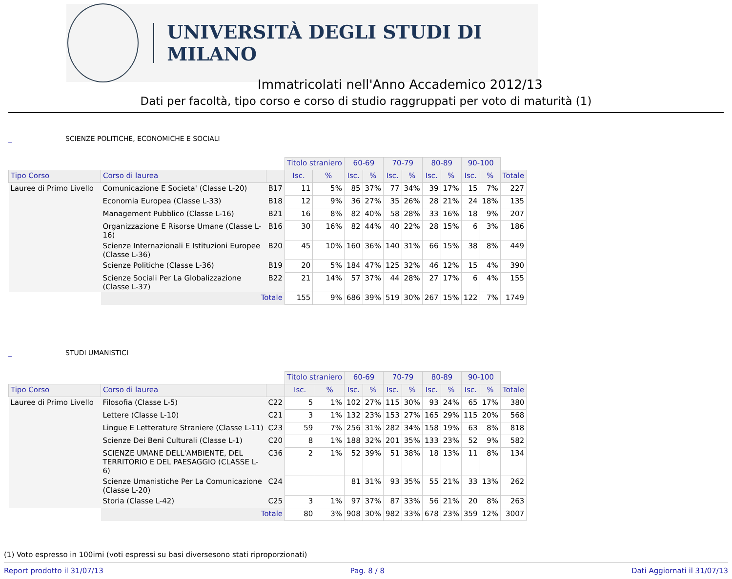UNIVERSITÀ DEGLI STUDI DI MILANO
Immatricolati nell'Anno Accademico 2012/13
Dati per facoltà, tipo corso e corso di studio raggruppati per voto di maturità (1)
_ SCIENZE POLITICHE, ECONOMICHE E SOCIALI
| | | | Titolo straniero | | 60-69 | | 70-79 | | 80-89 | | 90-100 | | |
| Tipo Corso | Corso di laurea | | Isc. | % | Isc. | % | Isc. | % | Isc. | % | Isc. | % | Totale |
| Lauree di Primo Livello | Comunicazione E Societa' (Classe L-20) | B17 | 11 | 5% | 85 | 37% | 77 | 34% | 39 | 17% | 15 | 7% | 227 |
| | Economia Europea (Classe L-33) | B18 | 12 | 9% | 36 | 27% | 35 | 26% | 28 | 21% | 24 | 18% | 135 |
| | Management Pubblico (Classe L-16) | B21 | 16 | 8% | 82 | 40% | 58 | 28% | 33 | 16% | 18 | 9% | 207 |
| | Organizzazione E Risorse Umane (Classe L-16) | B16 | 30 | 16% | 82 | 44% | 40 | 22% | 28 | 15% | 6 | 3% | 186 |
| | Scienze Internazionali E Istituzioni Europee (Classe L-36) | B20 | 45 | 10% | 160 | 36% | 140 | 31% | 66 | 15% | 38 | 8% | 449 |
| | Scienze Politiche (Classe L-36) | B19 | 20 | 5% | 184 | 47% | 125 | 32% | 46 | 12% | 15 | 4% | 390 |
| | Scienze Sociali Per La Globalizzazione (Classe L-37) | B22 | 21 | 14% | 57 | 37% | 44 | 28% | 27 | 17% | 6 | 4% | 155 |
| | Totale | | 155 | 9% | 686 | 39% | 519 | 30% | 267 | 15% | 122 | 7% | 1749 |
_ STUDI UMANISTICI
| | | | Titolo straniero | | 60-69 | | 70-79 | | 80-89 | | 90-100 | | |
| Tipo Corso | Corso di laurea | | Isc. | % | Isc. | % | Isc. | % | Isc. | % | Isc. | % | Totale |
| Lauree di Primo Livello | Filosofia (Classe L-5) | C22 | 5 | 1% | 102 | 27% | 115 | 30% | 93 | 24% | 65 | 17% | 380 |
| | Lettere (Classe L-10) | C21 | 3 | 1% | 132 | 23% | 153 | 27% | 165 | 29% | 115 | 20% | 568 |
| | Lingue E Letterature Straniere (Classe L-11) | C23 | 59 | 7% | 256 | 31% | 282 | 34% | 158 | 19% | 63 | 8% | 818 |
| | Scienze Dei Beni Culturali (Classe L-1) | C20 | 8 | 1% | 188 | 32% | 201 | 35% | 133 | 23% | 52 | 9% | 582 |
| | SCIENZE UMANE DELL'AMBIENTE, DEL TERRITORIO E DEL PAESAGGIO (CLASSE L-6) | C36 | 2 | 1% | 52 | 39% | 51 | 38% | 18 | 13% | 11 | 8% | 134 |
| | Scienze Umanistiche Per La Comunicazione (Classe L-20) | C24 | | | 81 | 31% | 93 | 35% | 55 | 21% | 33 | 13% | 262 |
| | Storia (Classe L-42) | C25 | 3 | 1% | 97 | 37% | 87 | 33% | 56 | 21% | 20 | 8% | 263 |
| | Totale | | 80 | 3% | 908 | 30% | 982 | 33% | 678 | 23% | 359 | 12% | 3007 |
(1) Voto espresso in 100imi (voti espressi su basi diversesono stati riproporzionati)
Report prodotto il 31/07/13 Pag. 8 / 8 Dati Aggiornati il 31/07/13